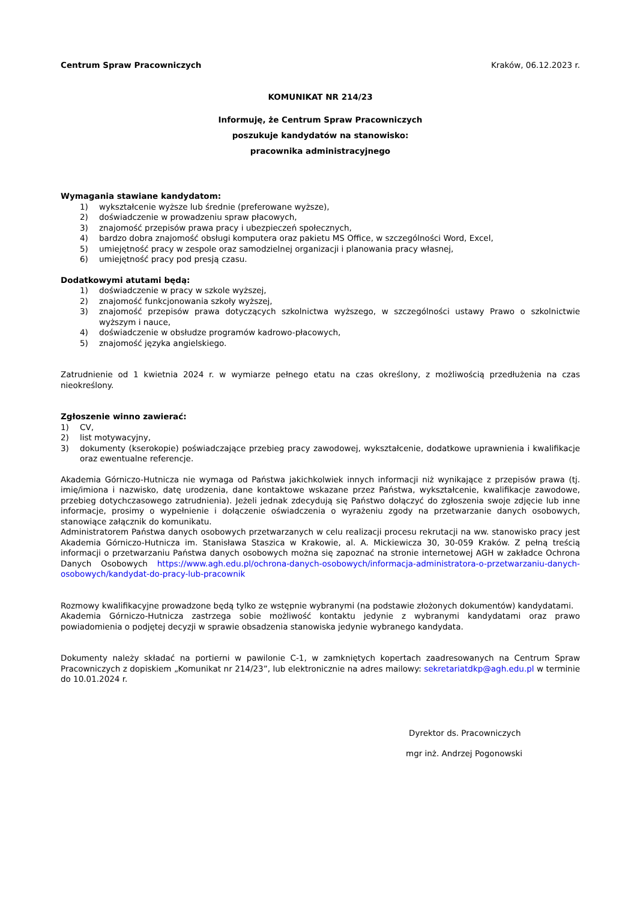Centrum Spraw Pracowniczych Kraków, 06.12.2023 r.
KOMUNIKAT NR 214/23
Informuję, że Centrum Spraw Pracowniczych
poszukuje kandydatów na stanowisko:
pracownika administracyjnego
Wymagania stawiane kandydatom:
1) wykształcenie wyższe lub średnie (preferowane wyższe),
2) doświadczenie w prowadzeniu spraw płacowych,
3) znajomość przepisów prawa pracy i ubezpieczeń społecznych,
4) bardzo dobra znajomość obsługi komputera oraz pakietu MS Office, w szczególności Word, Excel,
5) umiejętność pracy w zespole oraz samodzielnej organizacji i planowania pracy własnej,
6) umiejętność pracy pod presją czasu.
Dodatkowymi atutami będą:
1) doświadczenie w pracy w szkole wyższej,
2) znajomość funkcjonowania szkoły wyższej,
3) znajomość przepisów prawa dotyczących szkolnictwa wyższego, w szczególności ustawy Prawo o szkolnictwie wyższym i nauce,
4) doświadczenie w obsłudze programów kadrowo-płacowych,
5) znajomość języka angielskiego.
Zatrudnienie od 1 kwietnia 2024 r. w wymiarze pełnego etatu na czas określony, z możliwością przedłużenia na czas nieokreślony.
Zgłoszenie winno zawierać:
1) CV,
2) list motywacyjny,
3) dokumenty (kserokopie) poświadczające przebieg pracy zawodowej, wykształcenie, dodatkowe uprawnienia i kwalifikacje oraz ewentualne referencje.
Akademia Górniczo-Hutnicza nie wymaga od Państwa jakichkolwiek innych informacji niż wynikające z przepisów prawa (tj. imię/imiona i nazwisko, datę urodzenia, dane kontaktowe wskazane przez Państwa, wykształcenie, kwalifikacje zawodowe, przebieg dotychczasowego zatrudnienia). Jeżeli jednak zdecydują się Państwo dołączyć do zgłoszenia swoje zdjęcie lub inne informacje, prosimy o wypełnienie i dołączenie oświadczenia o wyrażeniu zgody na przetwarzanie danych osobowych, stanowiące załącznik do komunikatu.
Administratorem Państwa danych osobowych przetwarzanych w celu realizacji procesu rekrutacji na ww. stanowisko pracy jest Akademia Górniczo-Hutnicza im. Stanisława Staszica w Krakowie, al. A. Mickiewicza 30, 30-059 Kraków. Z pełną treścią informacji o przetwarzaniu Państwa danych osobowych można się zapoznać na stronie internetowej AGH w zakładce Ochrona Danych Osobowych https://www.agh.edu.pl/ochrona-danych-osobowych/informacja-administratora-o-przetwarzaniu-danych-osobowych/kandydat-do-pracy-lub-pracownik
Rozmowy kwalifikacyjne prowadzone będą tylko ze wstępnie wybranymi (na podstawie złożonych dokumentów) kandydatami.
Akademia Górniczo-Hutnicza zastrzega sobie możliwość kontaktu jedynie z wybranymi kandydatami oraz prawo powiadomienia o podjętej decyzji w sprawie obsadzenia stanowiska jedynie wybranego kandydata.
Dokumenty należy składać na portierni w pawilonie C-1, w zamkniętych kopertach zaadresowanych na Centrum Spraw Pracowniczych z dopiskiem „Komunikat nr 214/23”, lub elektronicznie na adres mailowy: sekretariatdkp@agh.edu.pl w terminie do 10.01.2024 r.
Dyrektor ds. Pracowniczych
mgr inż. Andrzej Pogonowski